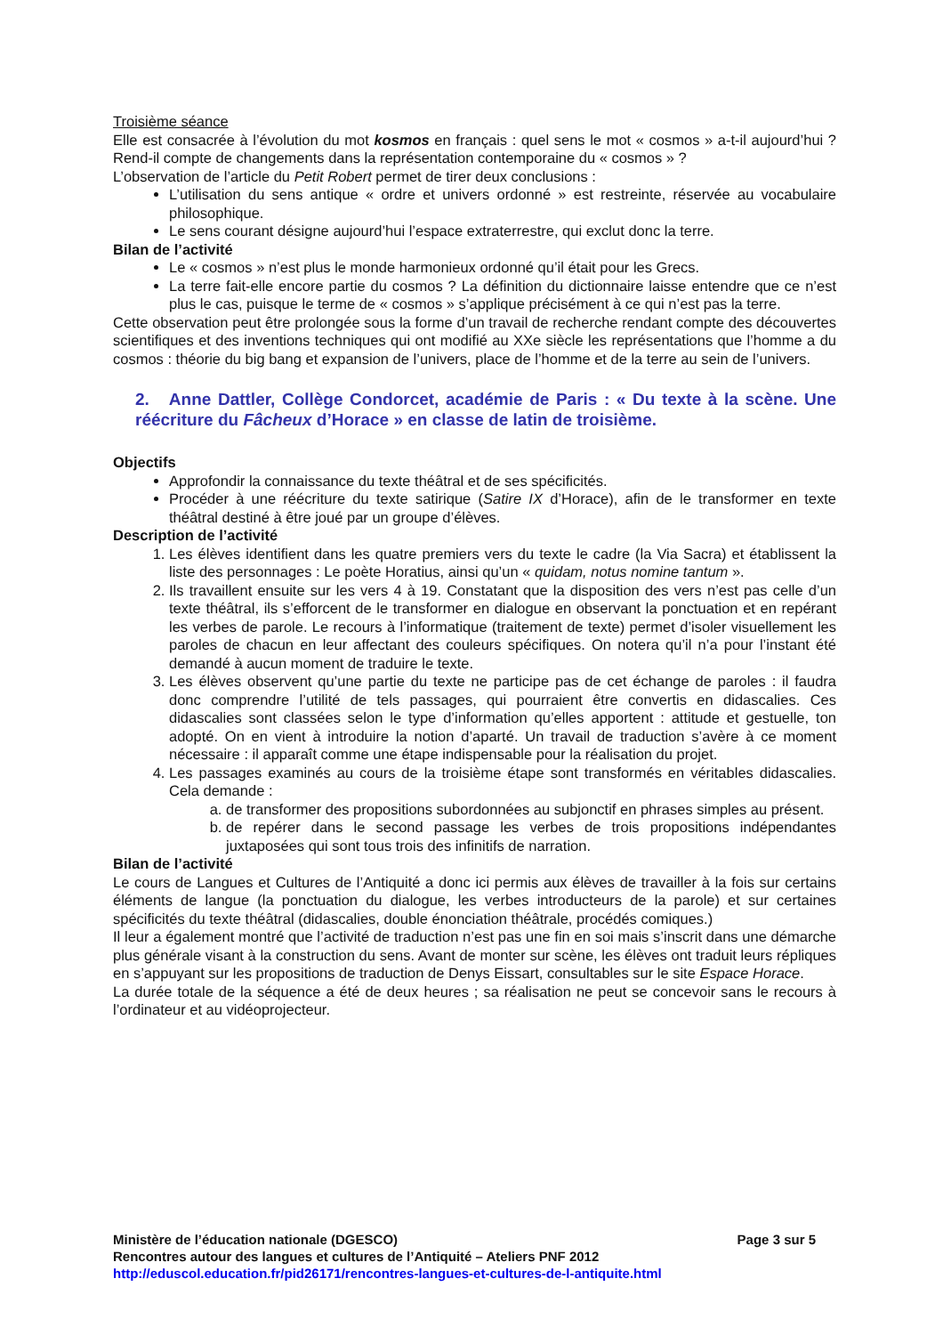Troisième séance
Elle est consacrée à l’évolution du mot kosmos en français : quel sens le mot « cosmos » a-t-il aujourd’hui ? Rend-il compte de changements dans la représentation contemporaine du « cosmos » ?
L’observation de l’article du Petit Robert permet de tirer deux conclusions :
L’utilisation du sens antique « ordre et univers ordonné » est restreinte, réservée au vocabulaire philosophique.
Le sens courant désigne aujourd’hui l’espace extraterrestre, qui exclut donc la terre.
Bilan de l’activité
Le « cosmos » n’est plus le monde harmonieux ordonné qu’il était pour les Grecs.
La terre fait-elle encore partie du cosmos ? La définition du dictionnaire laisse entendre que ce n’est plus le cas, puisque le terme de « cosmos » s’applique précisément à ce qui n’est pas la terre.
Cette observation peut être prolongée sous la forme d’un travail de recherche rendant compte des découvertes scientifiques et des inventions techniques qui ont modifié au XXe siècle les représentations que l’homme a du cosmos : théorie du big bang et expansion de l’univers, place de l’homme et de la terre au sein de l’univers.
2. Anne Dattler, Collège Condorcet, académie de Paris : « Du texte à la scène. Une réécriture du Fâcheux d’Horace » en classe de latin de troisième.
Objectifs
Approfondir la connaissance du texte théâtral et de ses spécificités.
Procéder à une réécriture du texte satirique (Satire IX d’Horace), afin de le transformer en texte théâtral destiné à être joué par un groupe d’élèves.
Description de l’activité
1. Les élèves identifient dans les quatre premiers vers du texte le cadre (la Via Sacra) et établissent la liste des personnages : Le poète Horatius, ainsi qu’un « quidam, notus nomine tantum ».
2. Ils travaillent ensuite sur les vers 4 à 19. Constatant que la disposition des vers n’est pas celle d’un texte théâtral, ils s’efforcent de le transformer en dialogue en observant la ponctuation et en repérant les verbes de parole. Le recours à l’informatique (traitement de texte) permet d’isoler visuellement les paroles de chacun en leur affectant des couleurs spécifiques. On notera qu’il n’a pour l’instant été demandé à aucun moment de traduire le texte.
3. Les élèves observent qu’une partie du texte ne participe pas de cet échange de paroles : il faudra donc comprendre l’utilité de tels passages, qui pourraient être convertis en didascalies. Ces didascalies sont classées selon le type d’information qu’elles apportent : attitude et gestuelle, ton adopté. On en vient à introduire la notion d’aparté. Un travail de traduction s’avère à ce moment nécessaire : il apparaît comme une étape indispensable pour la réalisation du projet.
4. Les passages examinés au cours de la troisième étape sont transformés en véritables didascalies. Cela demande :
a. de transformer des propositions subordonnées au subjonctif en phrases simples au présent.
b. de repérer dans le second passage les verbes de trois propositions indépendantes juxtaposées qui sont tous trois des infinitifs de narration.
Bilan de l’activité
Le cours de Langues et Cultures de l’Antiquité a donc ici permis aux élèves de travailler à la fois sur certains éléments de langue (la ponctuation du dialogue, les verbes introducteurs de la parole) et sur certaines spécificités du texte théâtral (didascalies, double énonciation théâtrale, procédés comiques.)
Il leur a également montré que l’activité de traduction n’est pas une fin en soi mais s’inscrit dans une démarche plus générale visant à la construction du sens. Avant de monter sur scène, les élèves ont traduit leurs répliques en s’appuyant sur les propositions de traduction de Denys Eissart, consultables sur le site Espace Horace.
La durée totale de la séquence a été de deux heures ; sa réalisation ne peut se concevoir sans le recours à l’ordinateur et au vidéoprojecteur.
Ministère de l’éducation nationale (DGESCO) Page 3 sur 5
Rencontres autour des langues et cultures de l’Antiquité – Ateliers PNF 2012
http://eduscol.education.fr/pid26171/rencontres-langues-et-cultures-de-l-antiquite.html